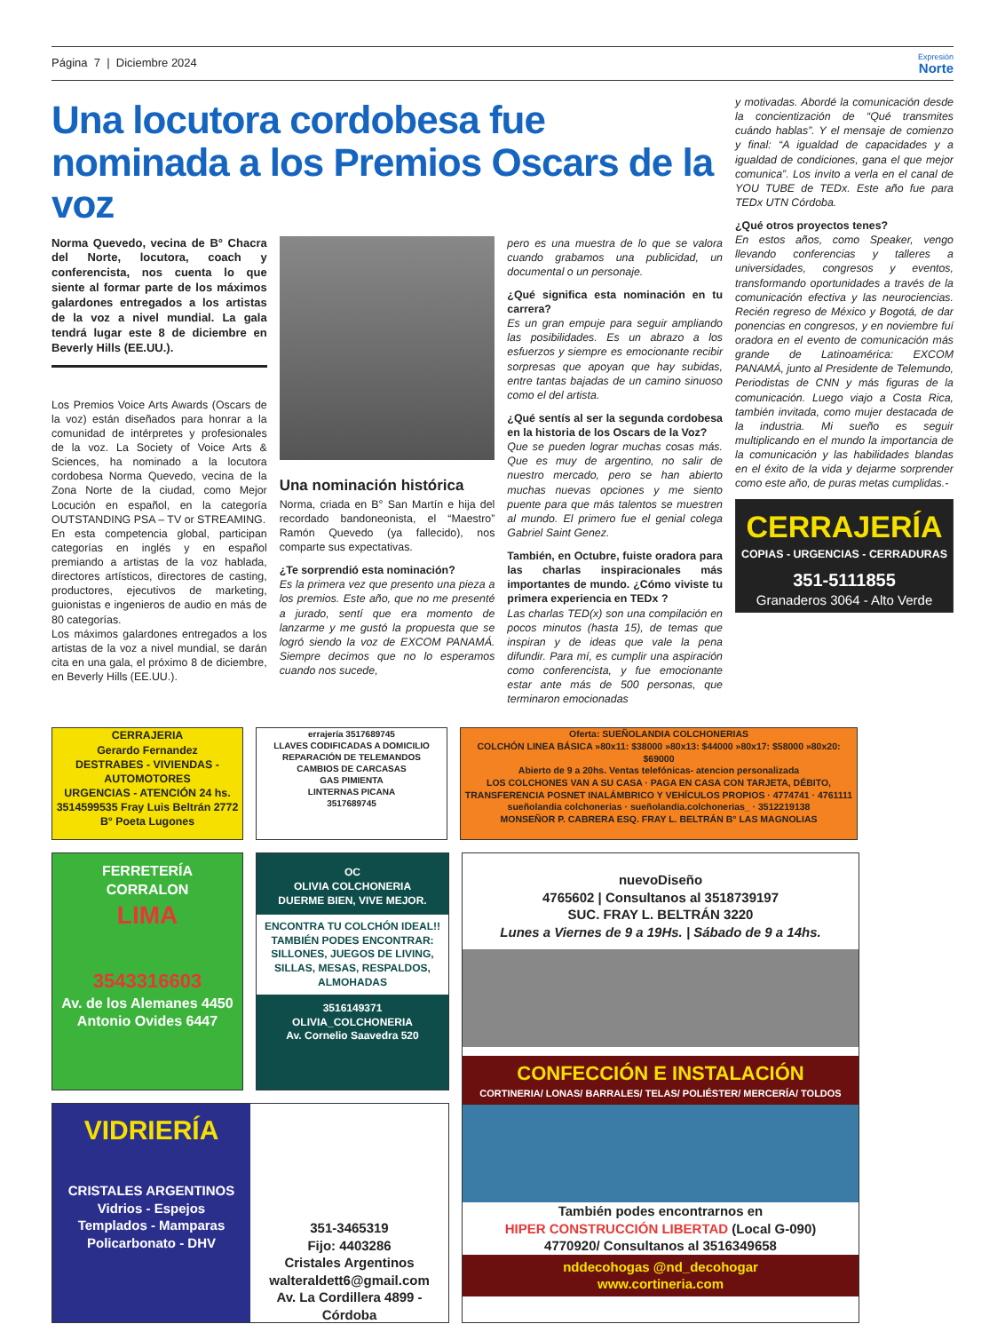Página 7 | Diciembre 2024
Expresión
Norte
Una locutora cordobesa fue nominada a los Premios Oscars de la voz
Norma Quevedo, vecina de B° Chacra del Norte, locutora, coach y conferencista, nos cuenta lo que siente al formar parte de los máximos galardones entregados a los artistas de la voz a nivel mundial. La gala tendrá lugar este 8 de diciembre en Beverly Hills (EE.UU.).
Los Premios Voice Arts Awards (Oscars de la voz) están diseñados para honrar a la comunidad de intérpretes y profesionales de la voz. La Society of Voice Arts & Sciences, ha nominado a la locutora cordobesa Norma Quevedo, vecina de la Zona Norte de la ciudad, como Mejor Locución en español, en la categoría OUTSTANDING PSA – TV or STREAMING.
En esta competencia global, participan categorías en inglés y en español premiando a artistas de la voz hablada, directores artísticos, directores de casting, productores, ejecutivos de marketing, guionistas e ingenieros de audio en más de 80 categorías.
Los máximos galardones entregados a los artistas de la voz a nivel mundial, se darán cita en una gala, el próximo 8 de diciembre, en Beverly Hills (EE.UU.).
Una nominación histórica
Norma, criada en B° San Martín e hija del recordado bandoneonista, el “Maestro” Ramón Quevedo (ya fallecido), nos comparte sus expectativas.
¿Te sorprendió esta nominación?
Es la primera vez que presento una pieza a los premios. Este año, que no me presenté a jurado, sentí que era momento de lanzarme y me gustó la propuesta que se logró siendo la voz de EXCOM PANAMÁ. Siempre decimos que no lo esperamos cuando nos sucede,
pero es una muestra de lo que se valora cuando grabamos una publicidad, un documental o un personaje.
¿Qué significa esta nominación en tu carrera?
Es un gran empuje para seguir ampliando las posibilidades. Es un abrazo a los esfuerzos y siempre es emocionante recibir sorpresas que apoyan que hay subidas, entre tantas bajadas de un camino sinuoso como el del artista.
¿Qué sentís al ser la segunda cordobesa en la historia de los Oscars de la Voz?
Que se pueden lograr muchas cosas más. Que es muy de argentino, no salir de nuestro mercado, pero se han abierto muchas nuevas opciones y me siento puente para que más talentos se muestren al mundo. El primero fue el genial colega Gabriel Saint Genez.
También, en Octubre, fuiste oradora para las charlas inspiracionales más importantes de mundo. ¿Cómo viviste tu primera experiencia en TEDx ?
Las charlas TED(x) son una compilación en pocos minutos (hasta 15), de temas que inspiran y de ideas que vale la pena difundir. Para mí, es cumplir una aspiración como conferencista, y fue emocionante estar ante más de 500 personas, que terminaron emocionadas
y motivadas. Abordé la comunicación desde la concientización de “Qué transmites cuándo hablas”. Y el mensaje de comienzo y final: “A igualdad de capacidades y a igualdad de condiciones, gana el que mejor comunica”. Los invito a verla en el canal de YOU TUBE de TEDx. Este año fue para TEDx UTN Córdoba.
¿Qué otros proyectos tenes?
En estos años, como Speaker, vengo llevando conferencias y talleres a universidades, congresos y eventos, transformando oportunidades a través de la comunicación efectiva y las neurociencias. Recién regreso de México y Bogotá, de dar ponencias en congresos, y en noviembre fuí oradora en el evento de comunicación más grande de Latinoamérica: EXCOM PANAMÁ, junto al Presidente de Telemundo, Periodistas de CNN y más figuras de la comunicación. Luego viajo a Costa Rica, también invitada, como mujer destacada de la industria. Mi sueño es seguir multiplicando en el mundo la importancia de la comunicación y las habilidades blandas en el éxito de la vida y dejarme sorprender como este año, de puras metas cumplidas.-
CERRAJERÍA
COPIAS - URGENCIAS - CERRADURAS
351-5111855
Granaderos 3064 - Alto Verde
CERRAJERIA
Gerardo Fernandez
DESTRABES - VIVIENDAS - AUTOMOTORES
URGENCIAS - ATENCIÓN 24 hs.
3514599535 Fray Luis Beltrán 2772 B° Poeta Lugones
errajería 3517689745
LLAVES CODIFICADAS A DOMICILIO
REPARACIÓN DE TELEMANDOS
CAMBIOS DE CARCASAS
GAS PIMIENTA
LINTERNAS PICANA
3517689745
Oferta: SUEÑOLANDIA COLCHONERIAS
COLCHÓN LINEA BÁSICA »80x11: $38000 »80x13: $44000 »80x17: $58000 »80x20: $69000
Abierto de 9 a 20hs. Ventas telefónicas- atencion personalizada
LOS COLCHONES VAN A SU CASA · PAGA EN CASA CON TARJETA, DÉBITO, TRANSFERENCIA POSNET INALÁMBRICO Y VEHÍCULOS PROPIOS · 4774741 · 4761111
sueñolandia colchonerias · sueñolandia.colchonerias_ · 3512219138
MONSEÑOR P. CABRERA ESQ. FRAY L. BELTRÁN B° LAS MAGNOLIAS
FERRETERÍA
CORRALON
LIMA
3543316603
Av. de los Alemanes 4450
Antonio Ovides 6447
OC
OLIVIA COLCHONERIA
DUERME BIEN, VIVE MEJOR.
ENCONTRA TU COLCHÓN IDEAL!!
TAMBIÉN PODES ENCONTRAR: SILLONES, JUEGOS DE LIVING, SILLAS, MESAS, RESPALDOS, ALMOHADAS
3516149371
OLIVIA_COLCHONERIA
Av. Cornelio Saavedra 520
VIDRIERÍA
CRISTALES ARGENTINOS
Vidrios - Espejos
Templados - Mamparas
Policarbonato - DHV
351-3465319
Fijo: 4403286
Cristales Argentinos
walteraldett6@gmail.com
Av. La Cordillera 4899 - Córdoba
nuevoDiseño
4765602 | Consultanos al 3518739197
SUC. FRAY L. BELTRÁN 3220
Lunes a Viernes de 9 a 19Hs. | Sábado de 9 a 14hs.
CONFECCIÓN E INSTALACIÓN
CORTINERIA/ LONAS/ BARRALES/ TELAS/ POLIÉSTER/ MERCERÍA/ TOLDOS
También podes encontrarnos en
HIPER CONSTRUCCIÓN LIBERTAD (Local G-090)
4770920/ Consultanos al 3516349658
nddecohogas @nd_decohogar
www.cortineria.com